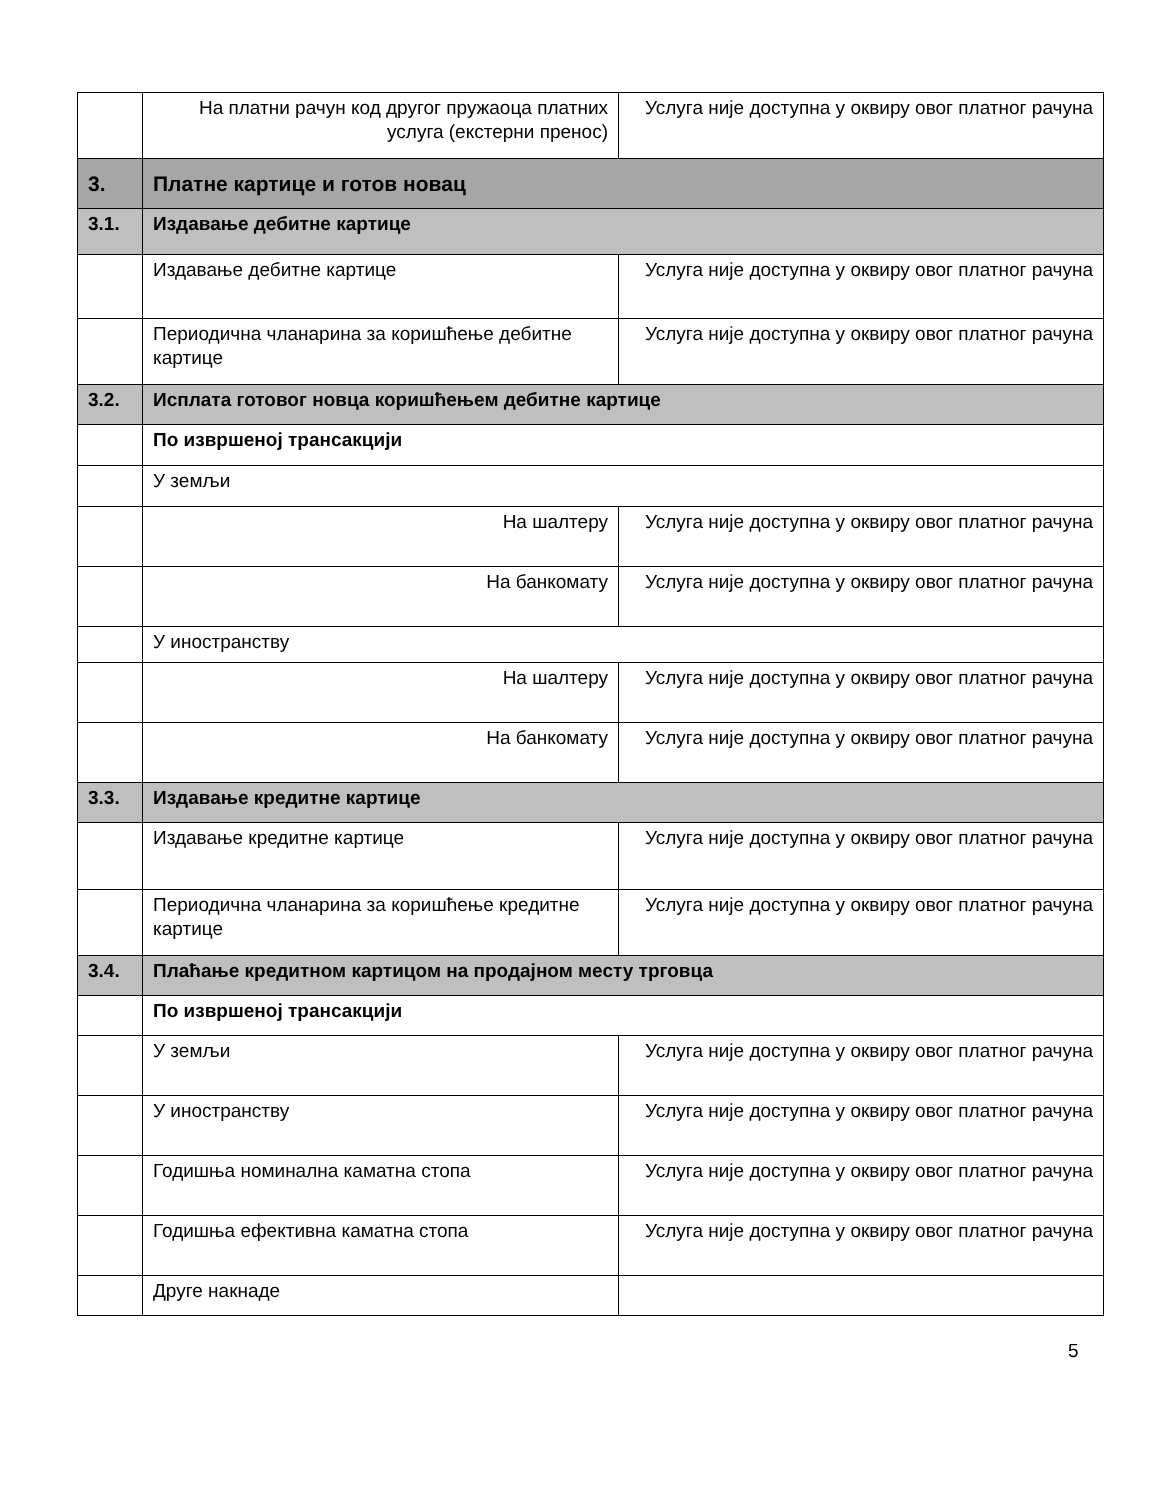| | На платни рачун код другог пружаоца платних услуга (екстерни пренос) | Услуга није доступна у оквиру овог платног рачуна |
| 3. | Платне картице и готов новац | |
| 3.1. | Издавање дебитне картице | |
| | Издавање дебитне картице | Услуга није доступна у оквиру овог платног рачуна |
| | Периодична чланарина за коришћење дебитне картице | Услуга није доступна у оквиру овог платног рачуна |
| 3.2. | Исплата готовог новца коришћењем дебитне картице | |
| | По извршеној трансакцији | |
| | У земљи | |
| | На шалтеру | Услуга није доступна у оквиру овог платног рачуна |
| | На банкомату | Услуга није доступна у оквиру овог платног рачуна |
| | У иностранству | |
| | На шалтеру | Услуга није доступна у оквиру овог платног рачуна |
| | На банкомату | Услуга није доступна у оквиру овог платног рачуна |
| 3.3. | Издавање кредитне картице | |
| | Издавање кредитне картице | Услуга није доступна у оквиру овог платног рачуна |
| | Периодична чланарина за коришћење кредитне картице | Услуга није доступна у оквиру овог платног рачуна |
| 3.4. | Плаћање кредитном картицом на продајном месту трговца | |
| | По извршеној трансакцији | |
| | У земљи | Услуга није доступна у оквиру овог платног рачуна |
| | У иностранству | Услуга није доступна у оквиру овог платног рачуна |
| | Годишња номинална каматна стопа | Услуга није доступна у оквиру овог платног рачуна |
| | Годишња ефективна каматна стопа | Услуга није доступна у оквиру овог платног рачуна |
| | Друге накнаде | |
5